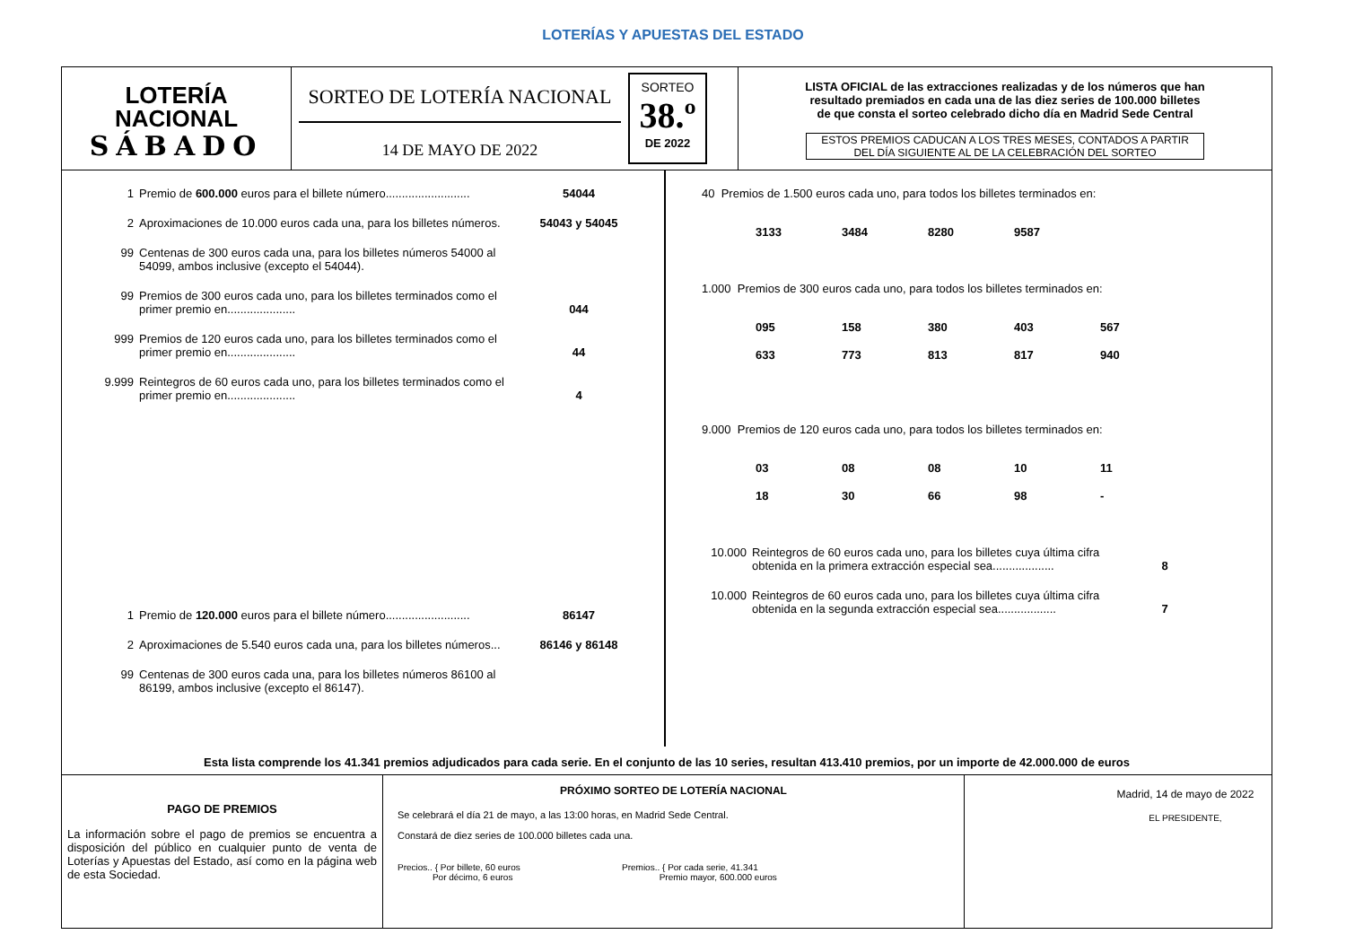LOTERÍAS Y APUESTAS DEL ESTADO
LOTERÍA
NACIONAL
SÁBADO
SORTEO DE LOTERÍA NACIONAL
14 DE MAYO DE 2022
SORTEO
38.º
DE 2022
LISTA OFICIAL de las extracciones realizadas y de los números que han
resultado premiados en cada una de las diez series de 100.000 billetes
de que consta el sorteo celebrado dicho día en Madrid Sede Central
ESTOS PREMIOS CADUCAN A LOS TRES MESES, CONTADOS A PARTIR
DEL DÍA SIGUIENTE AL DE LA CELEBRACIÓN DEL SORTEO
1 Premio de 600.000 euros para el billete número.......................... 54044
2 Aproximaciones de 10.000 euros cada una, para los billetes números. 54043 y 54045
99 Centenas de 300 euros cada una, para los billetes números 54000 al 54099, ambos inclusive (excepto el 54044).
99 Premios de 300 euros cada uno, para los billetes terminados como el primer premio en..................... 044
999 Premios de 120 euros cada uno, para los billetes terminados como el primer premio en..................... 44
9.999 Reintegros de 60 euros cada uno, para los billetes terminados como el primer premio en..................... 4
1 Premio de 120.000 euros para el billete número.......................... 86147
2 Aproximaciones de 5.540 euros cada una, para los billetes números... 86146 y 86148
99 Centenas de 300 euros cada una, para los billetes números 86100 al 86199, ambos inclusive (excepto el 86147).
40 Premios de 1.500 euros cada uno, para todos los billetes terminados en:
| 3133 | 3484 | 8280 | 9587 |
1.000 Premios de 300 euros cada uno, para todos los billetes terminados en:
| 095 | 158 | 380 | 403 | 567 |
| 633 | 773 | 813 | 817 | 940 |
9.000 Premios de 120 euros cada uno, para todos los billetes terminados en:
| 03 | 08 | 08 | 10 | 11 |
| 18 | 30 | 66 | 98 | - |
10.000 Reintegros de 60 euros cada uno, para los billetes cuya última cifra obtenida en la primera extracción especial sea................... 8
10.000 Reintegros de 60 euros cada uno, para los billetes cuya última cifra obtenida en la segunda extracción especial sea.................. 7
Esta lista comprende los 41.341 premios adjudicados para cada serie. En el conjunto de las 10 series, resultan 413.410 premios, por un importe de 42.000.000 de euros
PAGO DE PREMIOS
La información sobre el pago de premios se encuentra a disposición del público en cualquier punto de venta de Loterías y Apuestas del Estado, así como en la página web de esta Sociedad.
PRÓXIMO SORTEO DE LOTERÍA NACIONAL
Se celebrará el día 21 de mayo, a las 13:00 horas, en Madrid Sede Central.
Constará de diez series de 100.000 billetes cada una.
Precios.. { Por billete, 60 euros
Por décimo, 6 euros
Premios.. { Por cada serie, 41.341
Premio mayor, 600.000 euros
Madrid, 14 de mayo de 2022
EL PRESIDENTE,